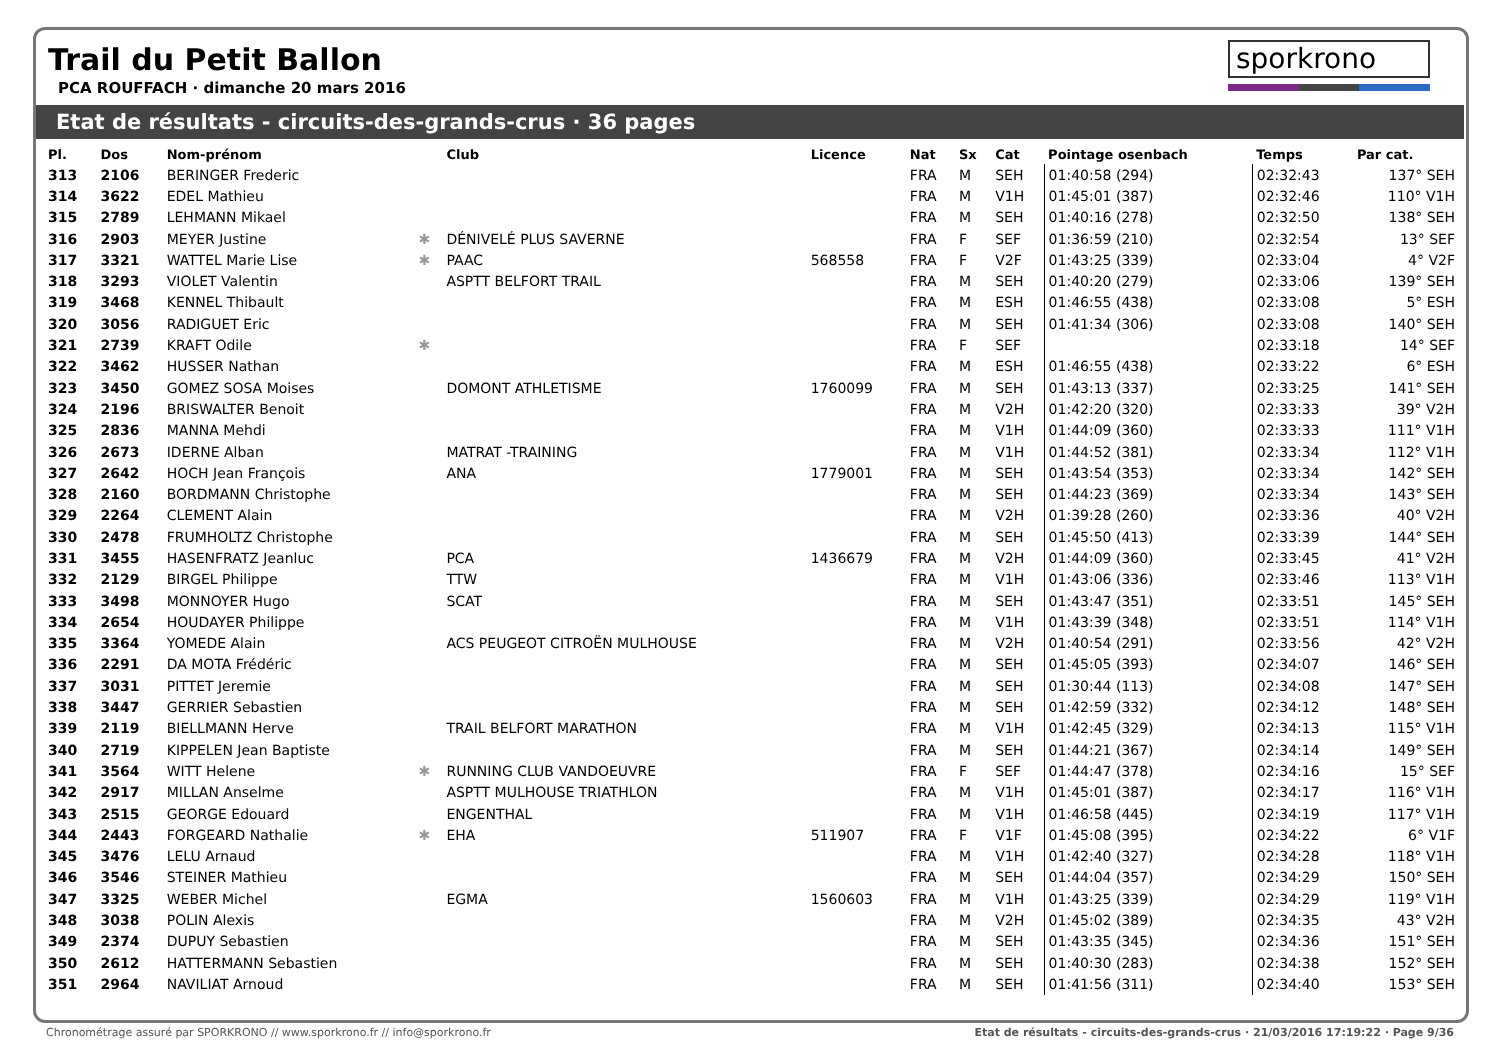Trail du Petit Ballon
PCA ROUFFACH · dimanche 20 mars 2016
sporkrono
Etat de résultats - circuits-des-grands-crus · 36 pages
| Pl. | Dos | Nom-prénom | | Club | Licence | Nat | Sx | Cat | Pointage osenbach | Temps | Par cat. |
| --- | --- | --- | --- | --- | --- | --- | --- | --- | --- | --- | --- |
| 313 | 2106 | BERINGER Frederic | | | | FRA | M | SEH | 01:40:58 (294) | 02:32:43 | 137° SEH |
| 314 | 3622 | EDEL Mathieu | | | | FRA | M | V1H | 01:45:01 (387) | 02:32:46 | 110° V1H |
| 315 | 2789 | LEHMANN Mikael | | | | FRA | M | SEH | 01:40:16 (278) | 02:32:50 | 138° SEH |
| 316 | 2903 | MEYER Justine | ✱ | DÉNIVELÉ PLUS SAVERNE | | FRA | F | SEF | 01:36:59 (210) | 02:32:54 | 13° SEF |
| 317 | 3321 | WATTEL Marie Lise | ✱ | PAAC | 568558 | FRA | F | V2F | 01:43:25 (339) | 02:33:04 | 4° V2F |
| 318 | 3293 | VIOLET Valentin | | ASPTT BELFORT TRAIL | | FRA | M | SEH | 01:40:20 (279) | 02:33:06 | 139° SEH |
| 319 | 3468 | KENNEL Thibault | | | | FRA | M | ESH | 01:46:55 (438) | 02:33:08 | 5° ESH |
| 320 | 3056 | RADIGUET Eric | | | | FRA | M | SEH | 01:41:34 (306) | 02:33:08 | 140° SEH |
| 321 | 2739 | KRAFT Odile | ✱ | | | FRA | F | SEF | | 02:33:18 | 14° SEF |
| 322 | 3462 | HUSSER Nathan | | | | FRA | M | ESH | 01:46:55 (438) | 02:33:22 | 6° ESH |
| 323 | 3450 | GOMEZ SOSA Moises | | DOMONT ATHLETISME | 1760099 | FRA | M | SEH | 01:43:13 (337) | 02:33:25 | 141° SEH |
| 324 | 2196 | BRISWALTER Benoit | | | | FRA | M | V2H | 01:42:20 (320) | 02:33:33 | 39° V2H |
| 325 | 2836 | MANNA Mehdi | | | | FRA | M | V1H | 01:44:09 (360) | 02:33:33 | 111° V1H |
| 326 | 2673 | IDERNE Alban | | MATRAT -TRAINING | | FRA | M | V1H | 01:44:52 (381) | 02:33:34 | 112° V1H |
| 327 | 2642 | HOCH Jean François | | ANA | 1779001 | FRA | M | SEH | 01:43:54 (353) | 02:33:34 | 142° SEH |
| 328 | 2160 | BORDMANN Christophe | | | | FRA | M | SEH | 01:44:23 (369) | 02:33:34 | 143° SEH |
| 329 | 2264 | CLEMENT Alain | | | | FRA | M | V2H | 01:39:28 (260) | 02:33:36 | 40° V2H |
| 330 | 2478 | FRUMHOLTZ Christophe | | | | FRA | M | SEH | 01:45:50 (413) | 02:33:39 | 144° SEH |
| 331 | 3455 | HASENFRATZ Jeanluc | | PCA | 1436679 | FRA | M | V2H | 01:44:09 (360) | 02:33:45 | 41° V2H |
| 332 | 2129 | BIRGEL Philippe | | TTW | | FRA | M | V1H | 01:43:06 (336) | 02:33:46 | 113° V1H |
| 333 | 3498 | MONNOYER Hugo | | SCAT | | FRA | M | SEH | 01:43:47 (351) | 02:33:51 | 145° SEH |
| 334 | 2654 | HOUDAYER Philippe | | | | FRA | M | V1H | 01:43:39 (348) | 02:33:51 | 114° V1H |
| 335 | 3364 | YOMEDE Alain | | ACS PEUGEOT CITROËN MULHOUSE | | FRA | M | V2H | 01:40:54 (291) | 02:33:56 | 42° V2H |
| 336 | 2291 | DA MOTA Frédéric | | | | FRA | M | SEH | 01:45:05 (393) | 02:34:07 | 146° SEH |
| 337 | 3031 | PITTET Jeremie | | | | FRA | M | SEH | 01:30:44 (113) | 02:34:08 | 147° SEH |
| 338 | 3447 | GERRIER Sebastien | | | | FRA | M | SEH | 01:42:59 (332) | 02:34:12 | 148° SEH |
| 339 | 2119 | BIELLMANN Herve | | TRAIL BELFORT MARATHON | | FRA | M | V1H | 01:42:45 (329) | 02:34:13 | 115° V1H |
| 340 | 2719 | KIPPELEN Jean Baptiste | | | | FRA | M | SEH | 01:44:21 (367) | 02:34:14 | 149° SEH |
| 341 | 3564 | WITT Helene | ✱ | RUNNING CLUB VANDOEUVRE | | FRA | F | SEF | 01:44:47 (378) | 02:34:16 | 15° SEF |
| 342 | 2917 | MILLAN Anselme | | ASPTT MULHOUSE TRIATHLON | | FRA | M | V1H | 01:45:01 (387) | 02:34:17 | 116° V1H |
| 343 | 2515 | GEORGE Edouard | | ENGENTHAL | | FRA | M | V1H | 01:46:58 (445) | 02:34:19 | 117° V1H |
| 344 | 2443 | FORGEARD Nathalie | ✱ | EHA | 511907 | FRA | F | V1F | 01:45:08 (395) | 02:34:22 | 6° V1F |
| 345 | 3476 | LELU Arnaud | | | | FRA | M | V1H | 01:42:40 (327) | 02:34:28 | 118° V1H |
| 346 | 3546 | STEINER Mathieu | | | | FRA | M | SEH | 01:44:04 (357) | 02:34:29 | 150° SEH |
| 347 | 3325 | WEBER Michel | | EGMA | 1560603 | FRA | M | V1H | 01:43:25 (339) | 02:34:29 | 119° V1H |
| 348 | 3038 | POLIN Alexis | | | | FRA | M | V2H | 01:45:02 (389) | 02:34:35 | 43° V2H |
| 349 | 2374 | DUPUY Sebastien | | | | FRA | M | SEH | 01:43:35 (345) | 02:34:36 | 151° SEH |
| 350 | 2612 | HATTERMANN Sebastien | | | | FRA | M | SEH | 01:40:30 (283) | 02:34:38 | 152° SEH |
| 351 | 2964 | NAVILIAT Arnoud | | | | FRA | M | SEH | 01:41:56 (311) | 02:34:40 | 153° SEH |
Chronométrage assuré par SPORKRONO // www.sporkrono.fr // info@sporkrono.fr Etat de résultats - circuits-des-grands-crus · 21/03/2016 17:19:22 · Page 9/36